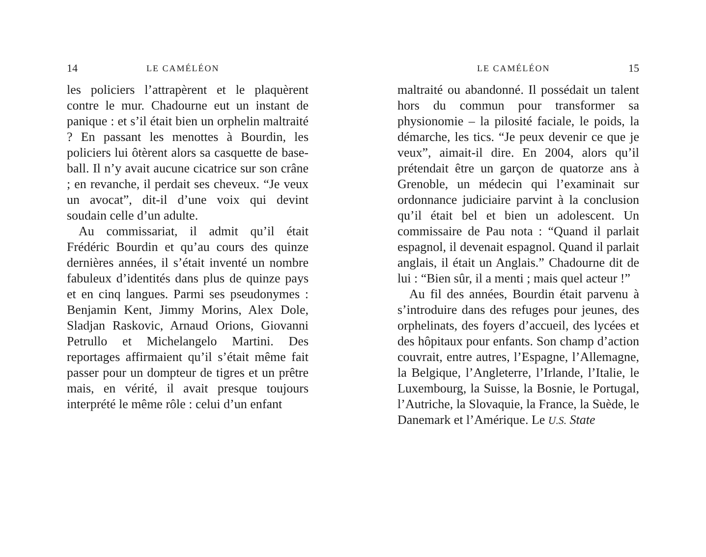14 LE CAMÉLÉON
les policiers l’attrapèrent et le plaquèrent contre le mur. Chadourne eut un instant de panique : et s’il était bien un orphelin maltraité ? En passant les menottes à Bourdin, les policiers lui ôtèrent alors sa casquette de base-ball. Il n’y avait aucune cicatrice sur son crâne ; en revanche, il perdait ses cheveux. “Je veux un avocat”, dit-il d’une voix qui devint soudain celle d’un adulte.
Au commissariat, il admit qu’il était Frédéric Bourdin et qu’au cours des quinze dernières années, il s’était inventé un nombre fabuleux d’identités dans plus de quinze pays et en cinq langues. Parmi ses pseudonymes : Benjamin Kent, Jimmy Morins, Alex Dole, Sladjan Raskovic, Arnaud Orions, Giovanni Petrullo et Michelangelo Martini. Des reportages affirmaient qu’il s’était même fait passer pour un dompteur de tigres et un prêtre mais, en vérité, il avait presque toujours interprété le même rôle : celui d’un enfant
LE CAMÉLÉON 15
maltraité ou abandonné. Il possédait un talent hors du commun pour transformer sa physionomie – la pilosité faciale, le poids, la démarche, les tics. “Je peux devenir ce que je veux”, aimait-il dire. En 2004, alors qu’il prétendait être un garçon de quatorze ans à Grenoble, un médecin qui l’examinait sur ordonnance judiciaire parvint à la conclusion qu’il était bel et bien un adolescent. Un commissaire de Pau nota : “Quand il parlait espagnol, il devenait espagnol. Quand il parlait anglais, il était un Anglais.” Chadourne dit de lui : “Bien sûr, il a menti ; mais quel acteur !”
Au fil des années, Bourdin était parvenu à s’introduire dans des refuges pour jeunes, des orphelinats, des foyers d’accueil, des lycées et des hôpitaux pour enfants. Son champ d’action couvrait, entre autres, l’Espagne, l’Allemagne, la Belgique, l’Angleterre, l’Irlande, l’Italie, le Luxembourg, la Suisse, la Bosnie, le Portugal, l’Autriche, la Slovaquie, la France, la Suède, le Danemark et l’Amérique. Le U.S. State